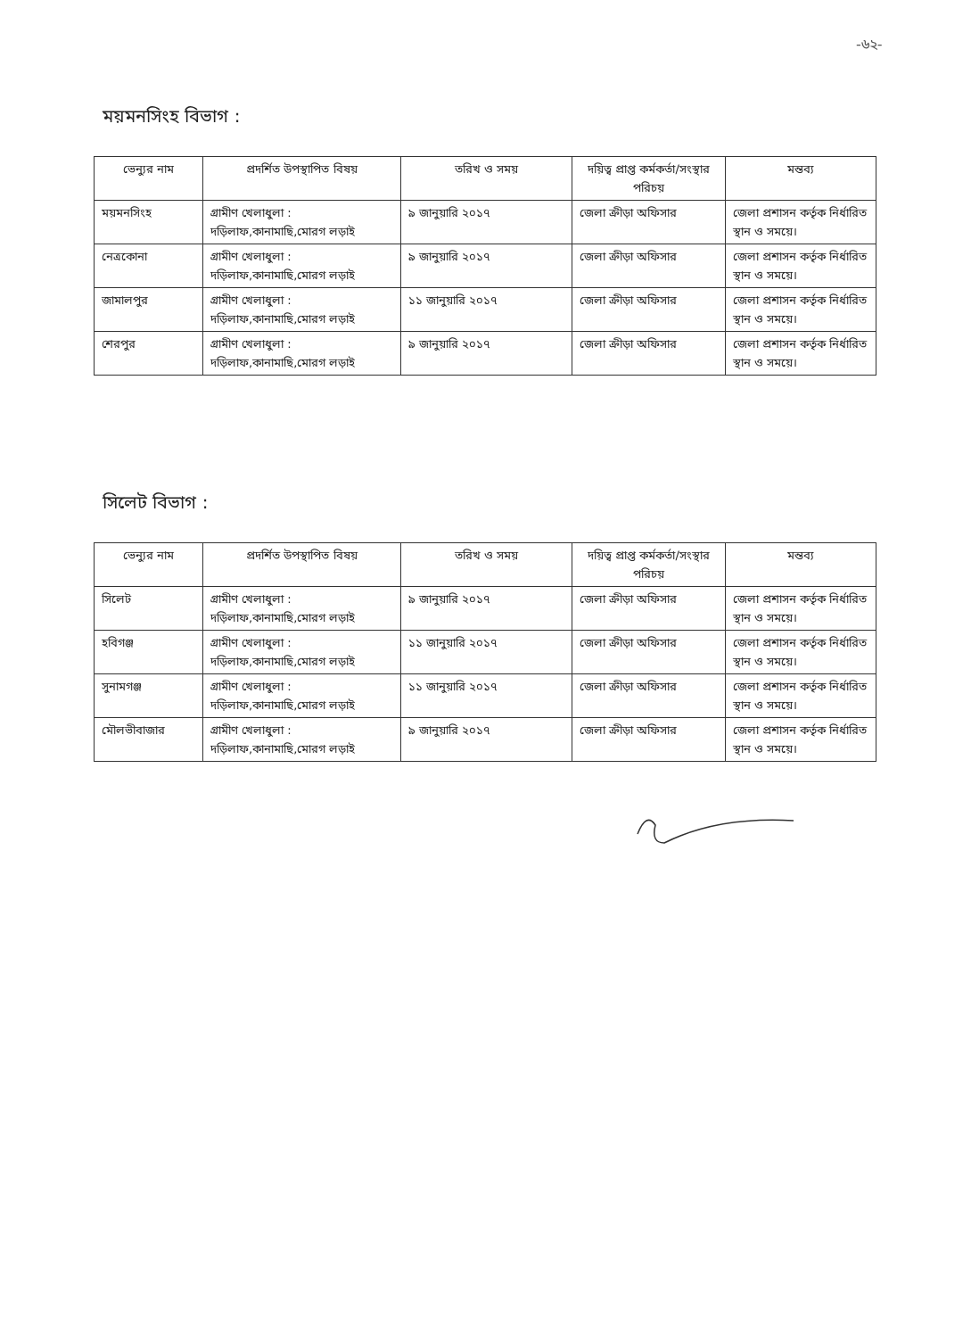-৬২-
ময়মনসিংহ বিভাগ :
| ভেন্যুর নাম | প্রদর্শিত উপস্থাপিত বিষয় | তরিখ ও সময় | দয়িত্ব প্রাপ্ত কর্মকর্তা/সংস্থার পরিচয় | মন্তব্য |
| --- | --- | --- | --- | --- |
| ময়মনসিংহ | গ্রামীণ খেলাধুলা : দড়িলাফ,কানামাছি,মোরগ লড়াই | ৯ জানুয়ারি ২০১৭ | জেলা ক্রীড়া অফিসার | জেলা প্রশাসন কর্তৃক নির্ধারিত স্থান ও সময়ে। |
| নেত্রকোনা | গ্রামীণ খেলাধুলা : দড়িলাফ,কানামাছি,মোরগ লড়াই | ৯ জানুয়ারি ২০১৭ | জেলা ক্রীড়া অফিসার | জেলা প্রশাসন কর্তৃক নির্ধারিত স্থান ও সময়ে। |
| জামালপুর | গ্রামীণ খেলাধুলা : দড়িলাফ,কানামাছি,মোরগ লড়াই | ১১ জানুয়ারি ২০১৭ | জেলা ক্রীড়া অফিসার | জেলা প্রশাসন কর্তৃক নির্ধারিত স্থান ও সময়ে। |
| শেরপুর | গ্রামীণ খেলাধুলা : দড়িলাফ,কানামাছি,মোরগ লড়াই | ৯ জানুয়ারি ২০১৭ | জেলা ক্রীড়া অফিসার | জেলা প্রশাসন কর্তৃক নির্ধারিত স্থান ও সময়ে। |
সিলেট বিভাগ :
| ভেন্যুর নাম | প্রদর্শিত উপস্থাপিত বিষয় | তরিখ ও সময় | দয়িত্ব প্রাপ্ত কর্মকর্তা/সংস্থার পরিচয় | মন্তব্য |
| --- | --- | --- | --- | --- |
| সিলেট | গ্রামীণ খেলাধুলা : দড়িলাফ,কানামাছি,মোরগ লড়াই | ৯ জানুয়ারি ২০১৭ | জেলা ক্রীড়া অফিসার | জেলা প্রশাসন কর্তৃক নির্ধারিত স্থান ও সময়ে। |
| হবিগঞ্জ | গ্রামীণ খেলাধুলা : দড়িলাফ,কানামাছি,মোরগ লড়াই | ১১ জানুয়ারি ২০১৭ | জেলা ক্রীড়া অফিসার | জেলা প্রশাসন কর্তৃক নির্ধারিত স্থান ও সময়ে। |
| সুনামগঞ্জ | গ্রামীণ খেলাধুলা : দড়িলাফ,কানামাছি,মোরগ লড়াই | ১১ জানুয়ারি ২০১৭ | জেলা ক্রীড়া অফিসার | জেলা প্রশাসন কর্তৃক নির্ধারিত স্থান ও সময়ে। |
| মৌলভীবাজার | গ্রামীণ খেলাধুলা : দড়িলাফ,কানামাছি,মোরগ লড়াই | ৯ জানুয়ারি ২০১৭ | জেলা ক্রীড়া অফিসার | জেলা প্রশাসন কর্তৃক নির্ধারিত স্থান ও সময়ে। |